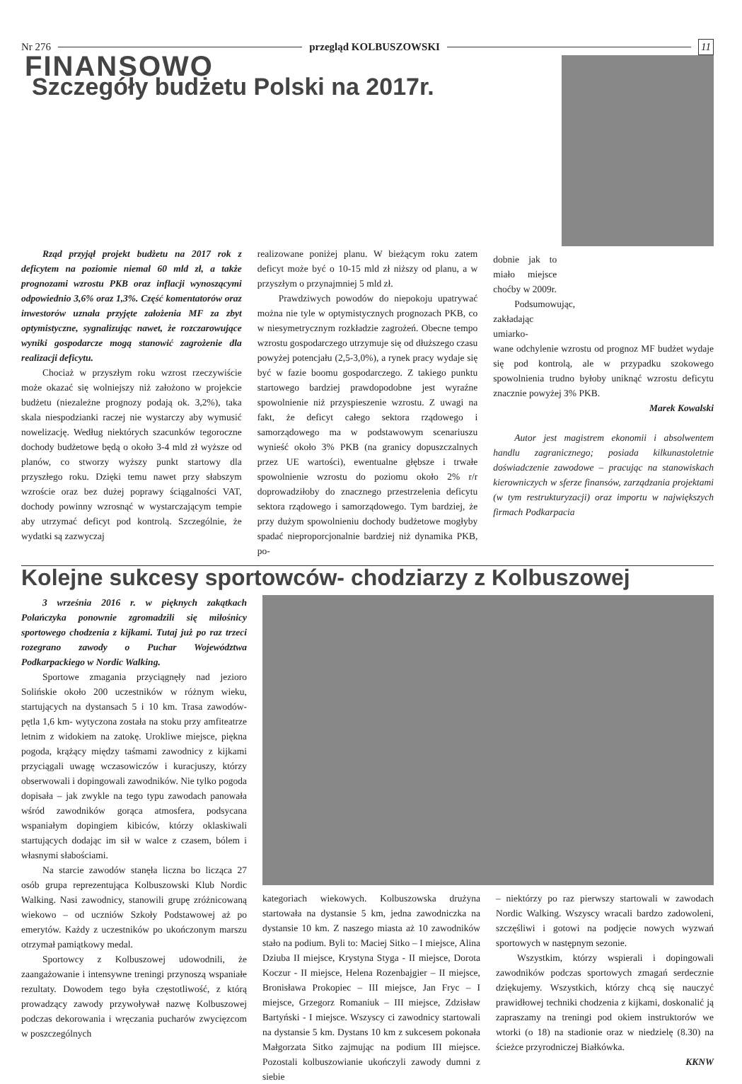Nr 276 przegląd KOLBUSZOWSKI 11
FINANSOWO
Szczegóły budżetu Polski na 2017r.
Rząd przyjął projekt budżetu na 2017 rok z deficytem na poziomie niemal 60 mld zł, a także prognozami wzrostu PKB oraz inflacji wynoszącymi odpowiednio 3,6% oraz 1,3%. Część komentatorów oraz inwestorów uznała przyjęte założenia MF za zbyt optymistyczne, sygnalizując nawet, że rozczarowujące wyniki gospodarcze mogą stanowić zagrożenie dla realizacji deficytu.
Chociaż w przyszłym roku wzrost rzeczywiście może okazać się wolniejszy niż założono w projekcie budżetu (niezależne prognozy podają ok. 3,2%), taka skala niespodzianki raczej nie wystarczy aby wymusić nowelizację. Według niektórych szacunków tegoroczne dochody budżetowe będą o około 3-4 mld zł wyższe od planów, co stworzy wyższy punkt startowy dla przyszłego roku. Dzięki temu nawet przy słabszym wzroście oraz bez dużej poprawy ściągalności VAT, dochody powinny wzrosnąć w wystarczającym tempie aby utrzymać deficyt pod kontrolą. Szczególnie, że wydatki są zazwyczaj
realizowane poniżej planu. W bieżącym roku zatem deficyt może być o 10-15 mld zł niższy od planu, a w przyszłym o przynajmniej 5 mld zł.
Prawdziwych powodów do niepokoju upatrywać można nie tyle w optymistycznych prognozach PKB, co w niesymetrycznym rozkładzie zagrożeń. Obecne tempo wzrostu gospodarczego utrzymuje się od dłuższego czasu powyżej potencjału (2,5-3,0%), a rynek pracy wydaje się być w fazie boomu gospodarczego. Z takiego punktu startowego bardziej prawdopodobne jest wyraźne spowolnienie niż przyspieszenie wzrostu. Z uwagi na fakt, że deficyt całego sektora rządowego i samorządowego ma w podstawowym scenariuszu wynieść około 3% PKB (na granicy dopuszczalnych przez UE wartości), ewentualne głębsze i trwałe spowolnienie wzrostu do poziomu około 2% r/r doprowadziłoby do znacznego przestrzelenia deficytu sektora rządowego i samorządowego. Tym bardziej, że przy dużym spowolnieniu dochody budżetowe mogłyby spadać nieproporcjonalnie bardziej niż dynamika PKB, po-
dobnie jak to miało miejsce choćby w 2009r.
Podsumowując, zakładając umiarko-
wane odchylenie wzrostu od prognoz MF budżet wydaje się pod kontrolą, ale w przypadku szokowego spowolnienia trudno byłoby uniknąć wzrostu deficytu znacznie powyżej 3% PKB.
Marek Kowalski
Autor jest magistrem ekonomii i absolwentem handlu zagranicznego; posiada kilkunastoletnie doświadczenie zawodowe – pracując na stanowiskach kierowniczych w sferze finansów, zarządzania projektami (w tym restrukturyzacji) oraz importu w największych firmach Podkarpacia
Kolejne sukcesy sportowców- chodziarzy z Kolbuszowej
3 września 2016 r. w pięknych zakątkach Polańczyka ponownie zgromadzili się miłośnicy sportowego chodzenia z kijkami. Tutaj już po raz trzeci rozegrano zawody o Puchar Województwa Podkarpackiego w Nordic Walking.
Sportowe zmagania przyciągnęły nad jezioro Solińskie około 200 uczestników w różnym wieku, startujących na dystansach 5 i 10 km. Trasa zawodów- pętla 1,6 km- wytyczona została na stoku przy amfiteatrze letnim z widokiem na zatokę. Urokliwe miejsce, piękna pogoda, krążący między taśmami zawodnicy z kijkami przyciągali uwagę wczasowiczów i kuracjuszy, którzy obserwowali i dopingowali zawodników. Nie tylko pogoda dopisała – jak zwykle na tego typu zawodach panowała wśród zawodników gorąca atmosfera, podsycana wspaniałym dopingiem kibiców, którzy oklaskiwali startujących dodając im sił w walce z czasem, bólem i własnymi słabościami.
Na starcie zawodów stanęła liczna bo licząca 27 osób grupa reprezentująca Kolbuszowski Klub Nordic Walking. Nasi zawodnicy, stanowili grupę zróżnicowaną wiekowo – od uczniów Szkoły Podstawowej aż po emerytów. Każdy z uczestników po ukończonym marszu otrzymał pamiątkowy medal.
Sportowcy z Kolbuszowej udowodnili, że zaangażowanie i intensywne treningi przynoszą wspaniałe rezultaty. Dowodem tego była częstotliwość, z którą prowadzący zawody przywoływał nazwę Kolbuszowej podczas dekorowania i wręczania pucharów zwycięzcom w poszczególnych
kategoriach wiekowych. Kolbuszowska drużyna startowała na dystansie 5 km, jedna zawodniczka na dystansie 10 km. Z naszego miasta aż 10 zawodników stało na podium. Byli to: Maciej Sitko – I miejsce, Alina Dziuba II miejsce, Krystyna Styga - II miejsce, Dorota Koczur - II miejsce, Helena Rozenbajgier – II miejsce, Bronisława Prokopiec – III miejsce, Jan Fryc – I miejsce, Grzegorz Romaniuk – III miejsce, Zdzisław Bartyński - I miejsce. Wszyscy ci zawodnicy startowali na dystansie 5 km. Dystans 10 km z sukcesem pokonała Małgorzata Sitko zajmując na podium III miejsce. Pozostali kolbuszowianie ukończyli zawody dumni z siebie
– niektórzy po raz pierwszy startowali w zawodach Nordic Walking. Wszyscy wracali bardzo zadowoleni, szczęśliwi i gotowi na podjęcie nowych wyzwań sportowych w następnym sezonie.
Wszystkim, którzy wspierali i dopingowali zawodników podczas sportowych zmagań serdecznie dziękujemy. Wszystkich, którzy chcą się nauczyć prawidłowej techniki chodzenia z kijkami, doskonalić ją zapraszamy na treningi pod okiem instruktorów we wtorki (o 18) na stadionie oraz w niedzielę (8.30) na ścieżce przyrodniczej Białkówka.
KKNW